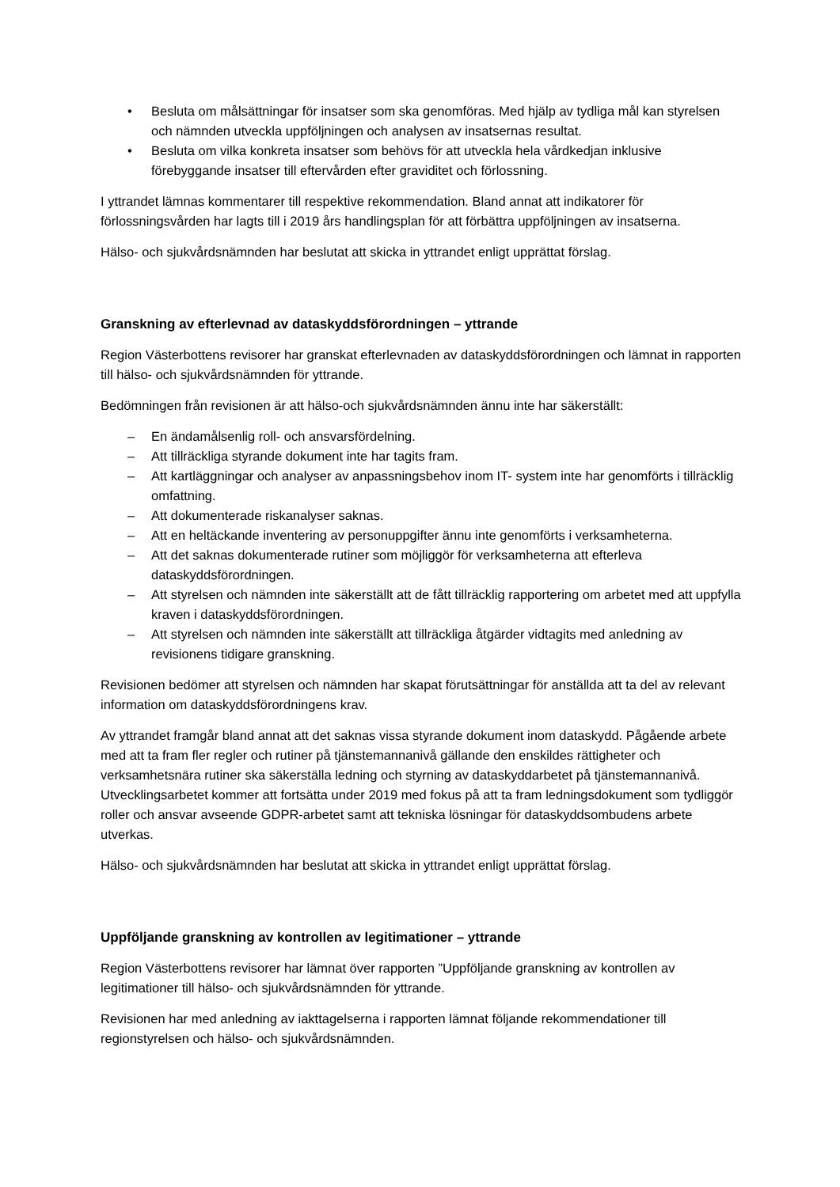• Besluta om målsättningar för insatser som ska genomföras. Med hjälp av tydliga mål kan styrelsen och nämnden utveckla uppföljningen och analysen av insatsernas resultat.
• Besluta om vilka konkreta insatser som behövs för att utveckla hela vårdkedjan inklusive förebyggande insatser till eftervården efter graviditet och förlossning.
I yttrandet lämnas kommentarer till respektive rekommendation. Bland annat att indikatorer för förlossningsvården har lagts till i 2019 års handlingsplan för att förbättra uppföljningen av insatserna.
Hälso- och sjukvårdsnämnden har beslutat att skicka in yttrandet enligt upprättat förslag.
Granskning av efterlevnad av dataskyddsförordningen – yttrande
Region Västerbottens revisorer har granskat efterlevnaden av dataskyddsförordningen och lämnat in rapporten till hälso- och sjukvårdsnämnden för yttrande.
Bedömningen från revisionen är att hälso-och sjukvårdsnämnden ännu inte har säkerställt:
– En ändamålsenlig roll- och ansvarsfördelning.
– Att tillräckliga styrande dokument inte har tagits fram.
– Att kartläggningar och analyser av anpassningsbehov inom IT- system inte har genomförts i tillräcklig omfattning.
– Att dokumenterade riskanalyser saknas.
– Att en heltäckande inventering av personuppgifter ännu inte genomförts i verksamheterna.
– Att det saknas dokumenterade rutiner som möjliggör för verksamheterna att efterleva dataskyddsförordningen.
– Att styrelsen och nämnden inte säkerställt att de fått tillräcklig rapportering om arbetet med att uppfylla kraven i dataskyddsförordningen.
– Att styrelsen och nämnden inte säkerställt att tillräckliga åtgärder vidtagits med anledning av revisionens tidigare granskning.
Revisionen bedömer att styrelsen och nämnden har skapat förutsättningar för anställda att ta del av relevant information om dataskyddsförordningens krav.
Av yttrandet framgår bland annat att det saknas vissa styrande dokument inom dataskydd. Pågående arbete med att ta fram fler regler och rutiner på tjänstemannanivå gällande den enskildes rättigheter och verksamhetsnära rutiner ska säkerställa ledning och styrning av dataskyddarbetet på tjänstemannanivå. Utvecklingsarbetet kommer att fortsätta under 2019 med fokus på att ta fram ledningsdokument som tydliggör roller och ansvar avseende GDPR-arbetet samt att tekniska lösningar för dataskyddsombudens arbete utverkas.
Hälso- och sjukvårdsnämnden har beslutat att skicka in yttrandet enligt upprättat förslag.
Uppföljande granskning av kontrollen av legitimationer – yttrande
Region Västerbottens revisorer har lämnat över rapporten ”Uppföljande granskning av kontrollen av legitimationer till hälso- och sjukvårdsnämnden för yttrande.
Revisionen har med anledning av iakttagelserna i rapporten lämnat följande rekommendationer till regionstyrelsen och hälso- och sjukvårdsnämnden.